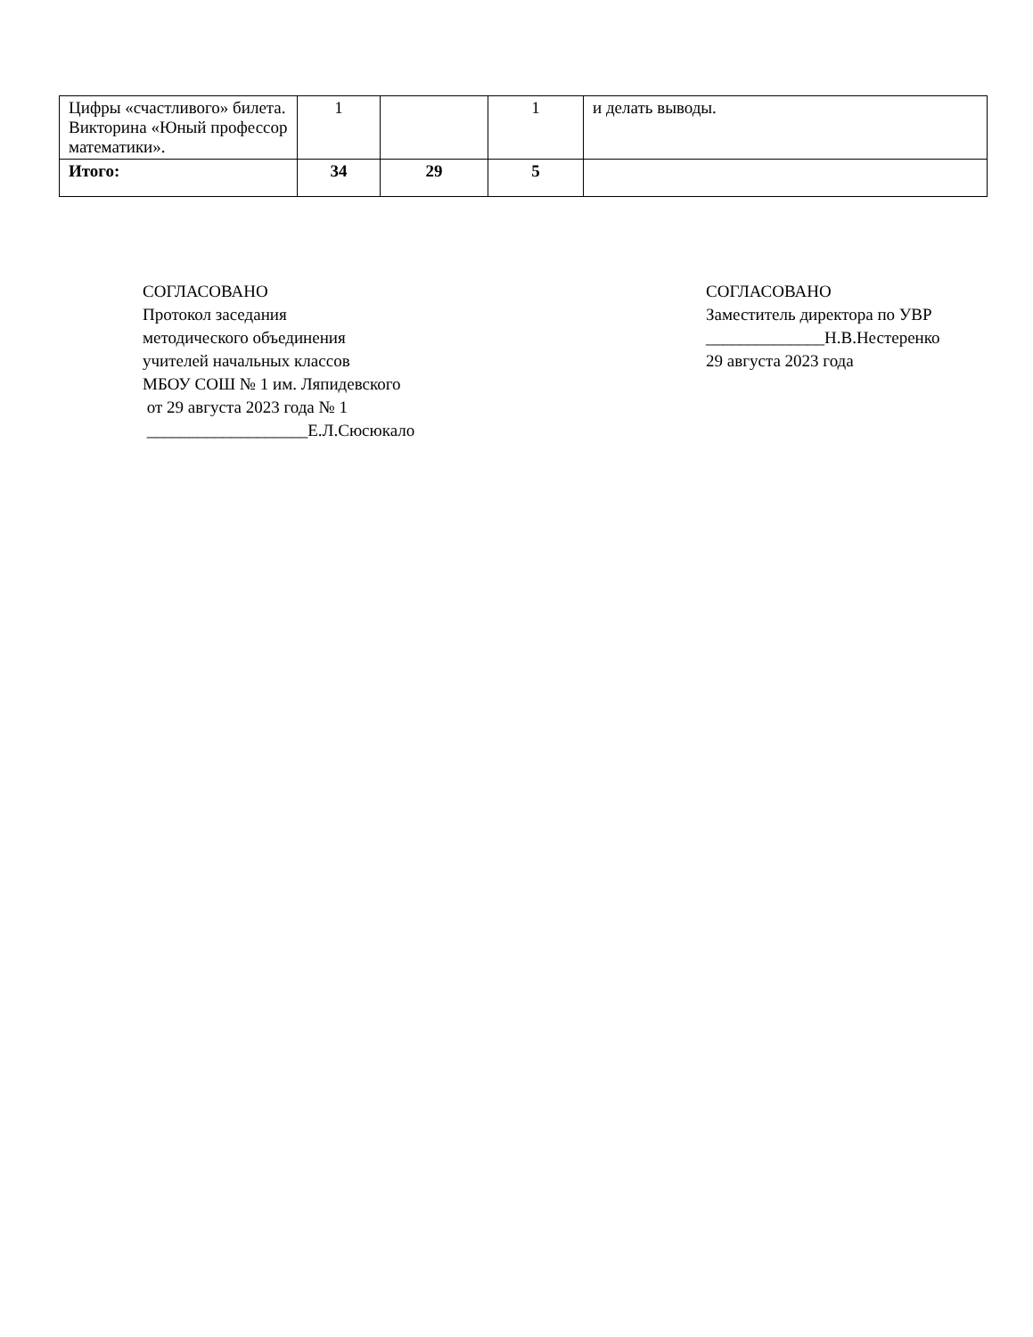| Цифры «счастливого» билета. Викторина «Юный профессор математики». | 1 | | 1 | и делать выводы. |
| Итого: | 34 | 29 | 5 | |
СОГЛАСОВАНО
Протокол заседания
методического объединения
учителей начальных классов
МБОУ СОШ № 1 им. Ляпидевского
от 29 августа 2023 года № 1
___________________Е.Л.Сюсюкало
СОГЛАСОВАНО
Заместитель директора по УВР
______________Н.В.Нестеренко
29 августа 2023 года